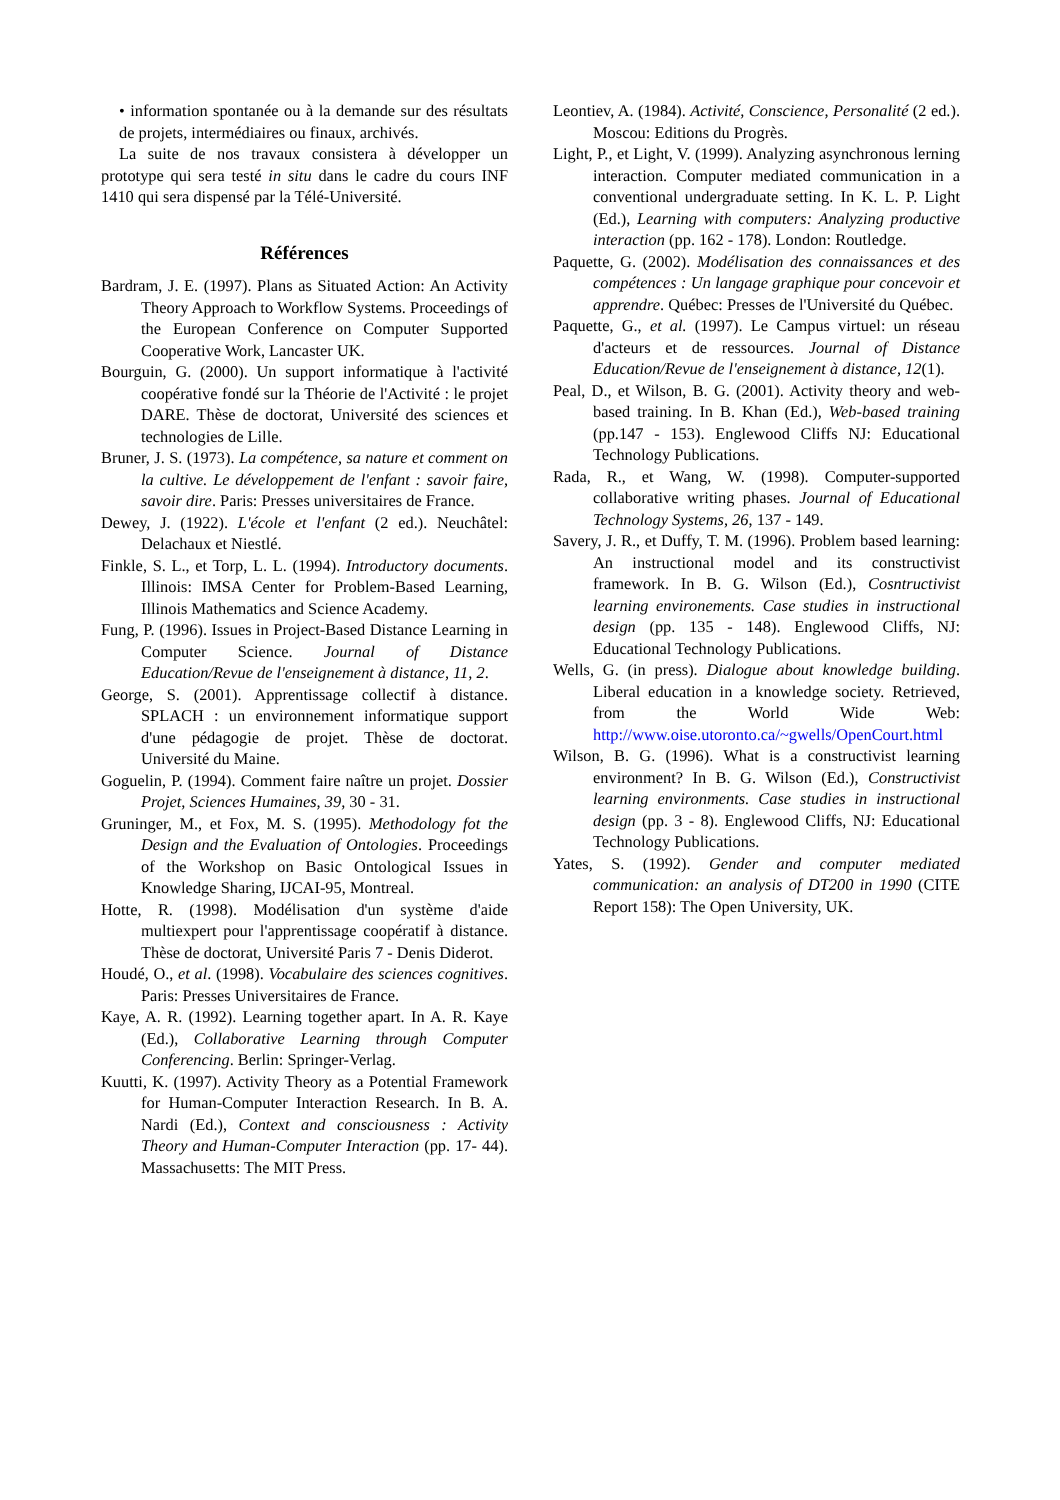• information spontanée ou à la demande sur des résultats de projets, intermédiaires ou finaux, archivés.
La suite de nos travaux consistera à développer un prototype qui sera testé in situ dans le cadre du cours INF 1410 qui sera dispensé par la Télé-Université.
Références
Bardram, J. E. (1997). Plans as Situated Action: An Activity Theory Approach to Workflow Systems. Proceedings of the European Conference on Computer Supported Cooperative Work, Lancaster UK.
Bourguin, G. (2000). Un support informatique à l'activité coopérative fondé sur la Théorie de l'Activité : le projet DARE. Thèse de doctorat, Université des sciences et technologies de Lille.
Bruner, J. S. (1973). La compétence, sa nature et comment on la cultive. Le développement de l'enfant : savoir faire, savoir dire. Paris: Presses universitaires de France.
Dewey, J. (1922). L'école et l'enfant (2 ed.). Neuchâtel: Delachaux et Niestlé.
Finkle, S. L., et Torp, L. L. (1994). Introductory documents. Illinois: IMSA Center for Problem-Based Learning, Illinois Mathematics and Science Academy.
Fung, P. (1996). Issues in Project-Based Distance Learning in Computer Science. Journal of Distance Education/Revue de l'enseignement à distance, 11, 2.
George, S. (2001). Apprentissage collectif à distance. SPLACH : un environnement informatique support d'une pédagogie de projet. Thèse de doctorat. Université du Maine.
Goguelin, P. (1994). Comment faire naître un projet. Dossier Projet, Sciences Humaines, 39, 30 - 31.
Gruninger, M., et Fox, M. S. (1995). Methodology fot the Design and the Evaluation of Ontologies. Proceedings of the Workshop on Basic Ontological Issues in Knowledge Sharing, IJCAI-95, Montreal.
Hotte, R. (1998). Modélisation d'un système d'aide multiexpert pour l'apprentissage coopératif à distance. Thèse de doctorat, Université Paris 7 - Denis Diderot.
Houdé, O., et al. (1998). Vocabulaire des sciences cognitives. Paris: Presses Universitaires de France.
Kaye, A. R. (1992). Learning together apart. In A. R. Kaye (Ed.), Collaborative Learning through Computer Conferencing. Berlin: Springer-Verlag.
Kuutti, K. (1997). Activity Theory as a Potential Framework for Human-Computer Interaction Research. In B. A. Nardi (Ed.), Context and consciousness : Activity Theory and Human-Computer Interaction (pp. 17- 44). Massachusetts: The MIT Press.
Leontiev, A. (1984). Activité, Conscience, Personalité (2 ed.). Moscou: Editions du Progrès.
Light, P., et Light, V. (1999). Analyzing asynchronous lerning interaction. Computer mediated communication in a conventional undergraduate setting. In K. L. P. Light (Ed.), Learning with computers: Analyzing productive interaction (pp. 162 - 178). London: Routledge.
Paquette, G. (2002). Modélisation des connaissances et des compétences : Un langage graphique pour concevoir et apprendre. Québec: Presses de l'Université du Québec.
Paquette, G., et al. (1997). Le Campus virtuel: un réseau d'acteurs et de ressources. Journal of Distance Education/Revue de l'enseignement à distance, 12(1).
Peal, D., et Wilson, B. G. (2001). Activity theory and web-based training. In B. Khan (Ed.), Web-based training (pp.147 - 153). Englewood Cliffs NJ: Educational Technology Publications.
Rada, R., et Wang, W. (1998). Computer-supported collaborative writing phases. Journal of Educational Technology Systems, 26, 137 - 149.
Savery, J. R., et Duffy, T. M. (1996). Problem based learning: An instructional model and its constructivist framework. In B. G. Wilson (Ed.), Cosntructivist learning environements. Case studies in instructional design (pp. 135 - 148). Englewood Cliffs, NJ: Educational Technology Publications.
Wells, G. (in press). Dialogue about knowledge building. Liberal education in a knowledge society. Retrieved, from the World Wide Web: http://www.oise.utoronto.ca/~gwells/OpenCourt.html
Wilson, B. G. (1996). What is a constructivist learning environment? In B. G. Wilson (Ed.), Constructivist learning environments. Case studies in instructional design (pp. 3 - 8). Englewood Cliffs, NJ: Educational Technology Publications.
Yates, S. (1992). Gender and computer mediated communication: an analysis of DT200 in 1990 (CITE Report 158): The Open University, UK.